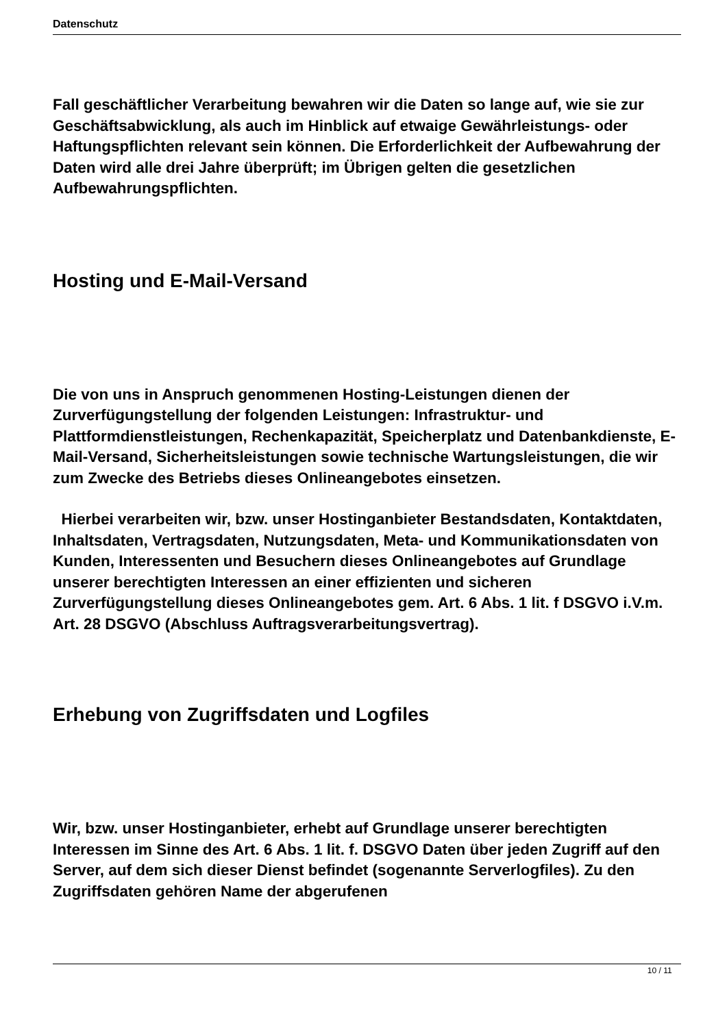Datenschutz
Fall geschäftlicher Verarbeitung bewahren wir die Daten so lange auf, wie sie zur Geschäftsabwicklung, als auch im Hinblick auf etwaige Gewährleistungs- oder Haftungspflichten relevant sein können. Die Erforderlichkeit der Aufbewahrung der Daten wird alle drei Jahre überprüft; im Übrigen gelten die gesetzlichen Aufbewahrungspflichten.
Hosting und E-Mail-Versand
Die von uns in Anspruch genommenen Hosting-Leistungen dienen der Zurverfügungstellung der folgenden Leistungen: Infrastruktur- und Plattformdienstleistungen, Rechenkapazität, Speicherplatz und Datenbankdienste, E-Mail-Versand, Sicherheitsleistungen sowie technische Wartungsleistungen, die wir zum Zwecke des Betriebs dieses Onlineangebotes einsetzen.
Hierbei verarbeiten wir, bzw. unser Hostinganbieter Bestandsdaten, Kontaktdaten, Inhaltsdaten, Vertragsdaten, Nutzungsdaten, Meta- und Kommunikationsdaten von Kunden, Interessenten und Besuchern dieses Onlineangebotes auf Grundlage unserer berechtigten Interessen an einer effizienten und sicheren Zurverfügungstellung dieses Onlineangebotes gem. Art. 6 Abs. 1 lit. f DSGVO i.V.m. Art. 28 DSGVO (Abschluss Auftragsverarbeitungsvertrag).
Erhebung von Zugriffsdaten und Logfiles
Wir, bzw. unser Hostinganbieter, erhebt auf Grundlage unserer berechtigten Interessen im Sinne des Art. 6 Abs. 1 lit. f. DSGVO Daten über jeden Zugriff auf den Server, auf dem sich dieser Dienst befindet (sogenannte Serverlogfiles). Zu den Zugriffsdaten gehören Name der abgerufenen
10 / 11